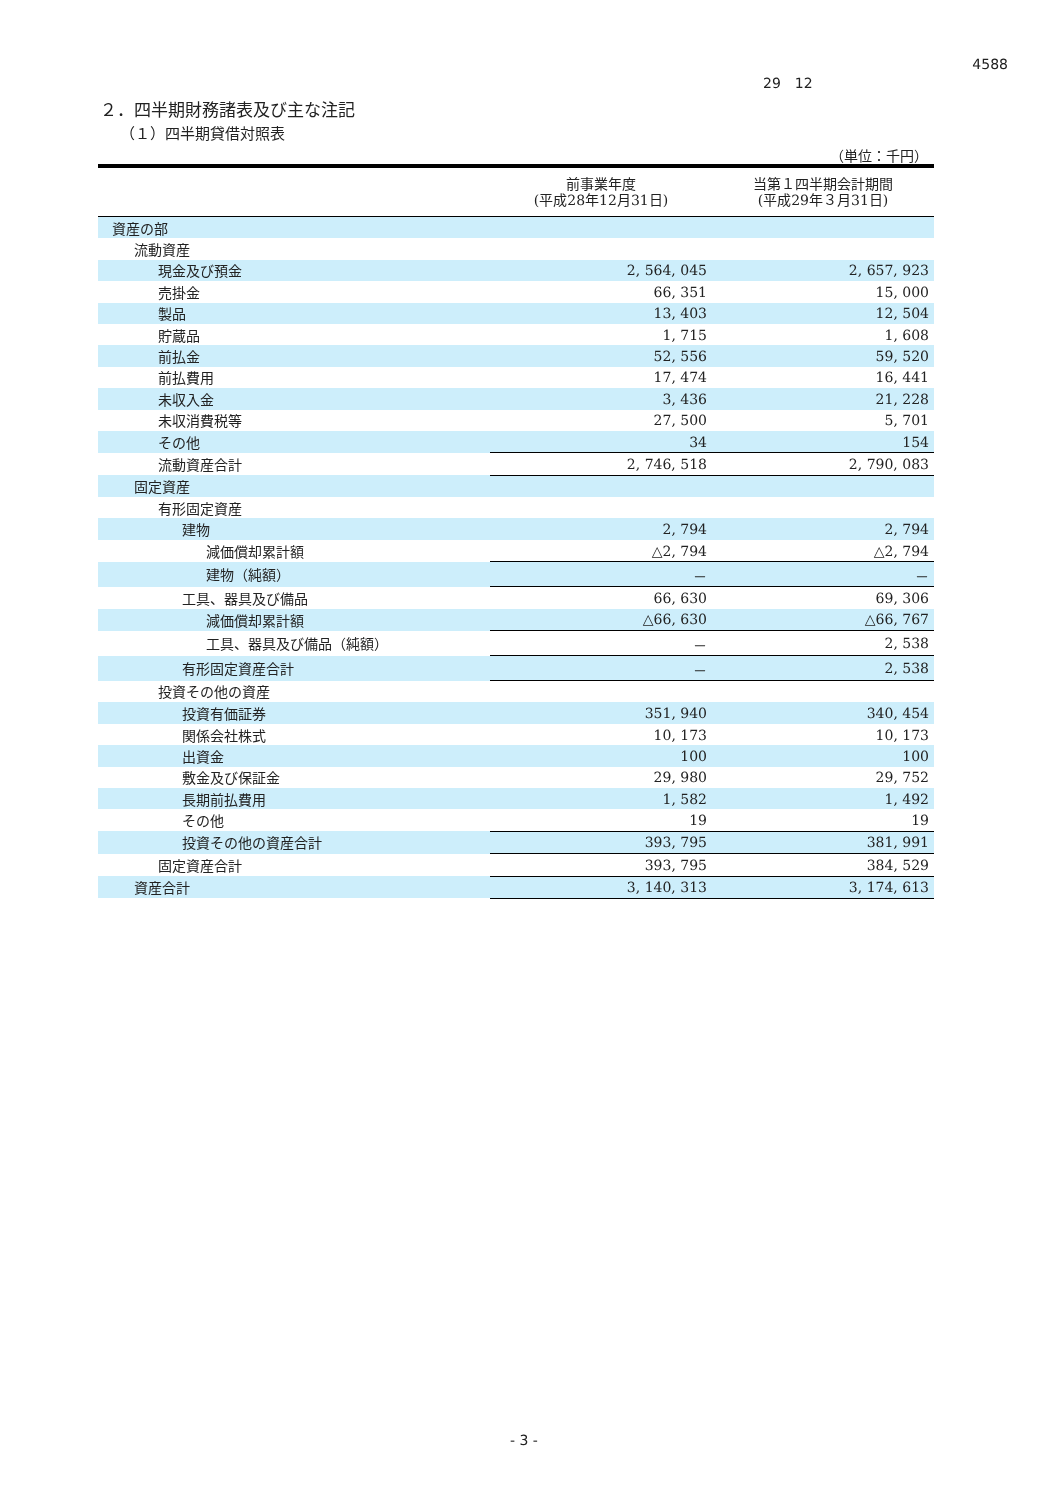4588
29　12
２．四半期財務諸表及び主な注記
（１）四半期貸借対照表
（単位：千円）
| | 前事業年度 (平成28年12月31日) | 当第１四半期会計期間 (平成29年３月31日) |
| --- | --- | --- |
| 資産の部 | | |
| 流動資産 | | |
| 現金及び預金 | 2, 564, 045 | 2, 657, 923 |
| 売掛金 | 66, 351 | 15, 000 |
| 製品 | 13, 403 | 12, 504 |
| 貯蔵品 | 1, 715 | 1, 608 |
| 前払金 | 52, 556 | 59, 520 |
| 前払費用 | 17, 474 | 16, 441 |
| 未収入金 | 3, 436 | 21, 228 |
| 未収消費税等 | 27, 500 | 5, 701 |
| その他 | 34 | 154 |
| 流動資産合計 | 2, 746, 518 | 2, 790, 083 |
| 固定資産 | | |
| 有形固定資産 | | |
| 建物 | 2, 794 | 2, 794 |
| 減価償却累計額 | △2, 794 | △2, 794 |
| 建物（純額） | － | － |
| 工具、器具及び備品 | 66, 630 | 69, 306 |
| 減価償却累計額 | △66, 630 | △66, 767 |
| 工具、器具及び備品（純額） | － | 2, 538 |
| 有形固定資産合計 | － | 2, 538 |
| 投資その他の資産 | | |
| 投資有価証券 | 351, 940 | 340, 454 |
| 関係会社株式 | 10, 173 | 10, 173 |
| 出資金 | 100 | 100 |
| 敷金及び保証金 | 29, 980 | 29, 752 |
| 長期前払費用 | 1, 582 | 1, 492 |
| その他 | 19 | 19 |
| 投資その他の資産合計 | 393, 795 | 381, 991 |
| 固定資産合計 | 393, 795 | 384, 529 |
| 資産合計 | 3, 140, 313 | 3, 174, 613 |
- 3 -